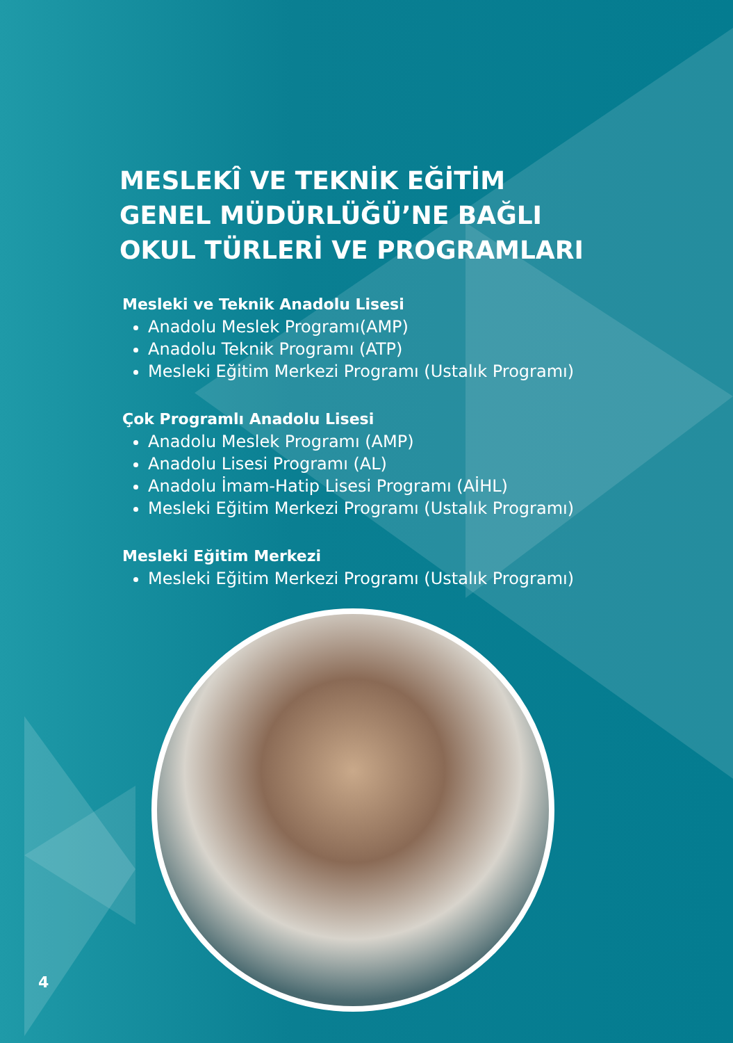MESLEKÎ VE TEKNİK EĞİTİM
GENEL MÜDÜRLÜĞÜ’NE BAĞLI
OKUL TÜRLERİ VE PROGRAMLARI
Mesleki ve Teknik Anadolu Lisesi
Anadolu Meslek Programı(AMP)
Anadolu Teknik Programı (ATP)
Mesleki Eğitim Merkezi Programı (Ustalık Programı)
Çok Programlı Anadolu Lisesi
Anadolu Meslek Programı (AMP)
Anadolu Lisesi Programı (AL)
Anadolu İmam-Hatip Lisesi Programı (AİHL)
Mesleki Eğitim Merkezi Programı (Ustalık Programı)
Mesleki Eğitim Merkezi
Mesleki Eğitim Merkezi Programı (Ustalık Programı)
4